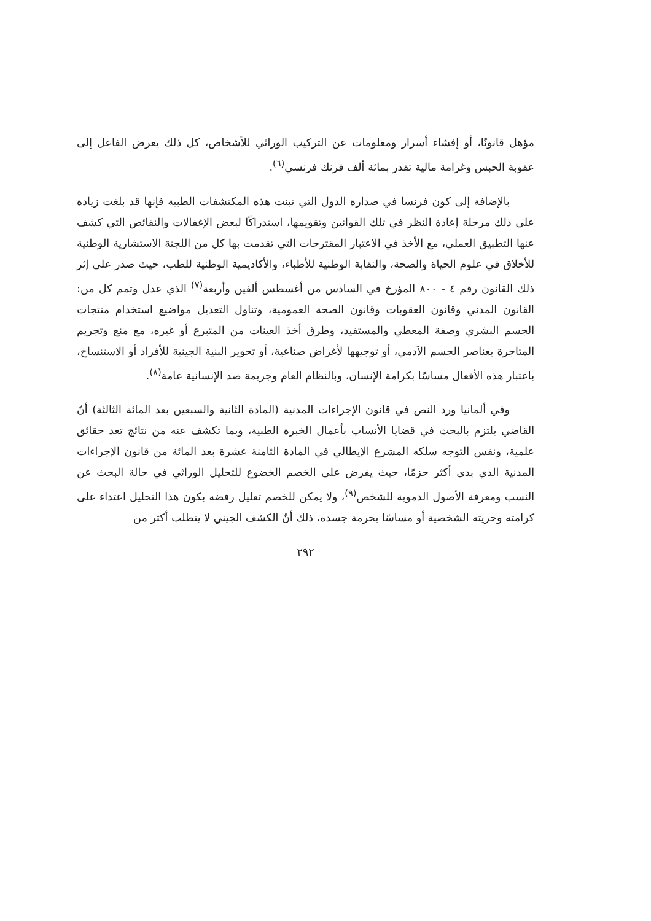مؤهل قانونًا، أو إفشاء أسرار ومعلومات عن التركيب الوراثي للأشخاص، كل ذلك يعرض الفاعل إلى عقوبة الحبس وغرامة مالية تقدر بمائة ألف فرنك فرنسي<sup>(٦)</sup>.
بالإضافة إلى كون فرنسا في صدارة الدول التي تبنت هذه المكتشفات الطبية فإنها قد بلغت زيادة على ذلك مرحلة إعادة النظر في تلك القوانين وتقويمها، استدراكًا لبعض الإغفالات والنقائص التي كشف عنها التطبيق العملي، مع الأخذ في الاعتبار المقترحات التي تقدمت بها كل من اللجنة الاستشارية الوطنية للأخلاق في علوم الحياة والصحة، والنقابة الوطنية للأطباء، والأكاديمية الوطنية للطب، حيث صدر على إثر ذلك القانون رقم ٤ - ٨٠٠ المؤرخ في السادس من أغسطس ألفين وأربعة<sup>(٧)</sup> الذي عدل وتمم كل من: القانون المدني وقانون العقوبات وقانون الصحة العمومية، وتناول التعديل مواضيع استخدام منتجات الجسم البشري وصفة المعطي والمستفيد، وطرق أخذ العينات من المتبرع أو غيره، مع منع وتجريم المتاجرة بعناصر الجسم الآدمي، أو توجيهها لأغراض صناعية، أو تحوير البنية الجينية للأفراد أو الاستنساخ، باعتبار هذه الأفعال مساسًا بكرامة الإنسان، وبالنظام العام وجريمة ضد الإنسانية عامة<sup>(٨)</sup>.
وفي ألمانيا ورد النص في قانون الإجراءات المدنية (المادة الثانية والسبعين بعد المائة الثالثة) أنّ القاضي يلتزم بالبحث في قضايا الأنساب بأعمال الخبرة الطبية، وبما تكشف عنه من نتائج تعد حقائق علمية، ونفس التوجه سلكه المشرع الإيطالي في المادة الثامنة عشرة بعد المائة من قانون الإجراءات المدنية الذي بدى أكثر حزمًا، حيث يفرض على الخصم الخضوع للتحليل الوراثي في حالة البحث عن النسب ومعرفة الأصول الدموية للشخص<sup>(٩)</sup>، ولا يمكن للخصم تعليل رفضه بكون هذا التحليل اعتداء على كرامته وحريته الشخصية أو مساسًا بحرمة جسده، ذلك أنّ الكشف الجيني لا يتطلب أكثر من
٢٩٢